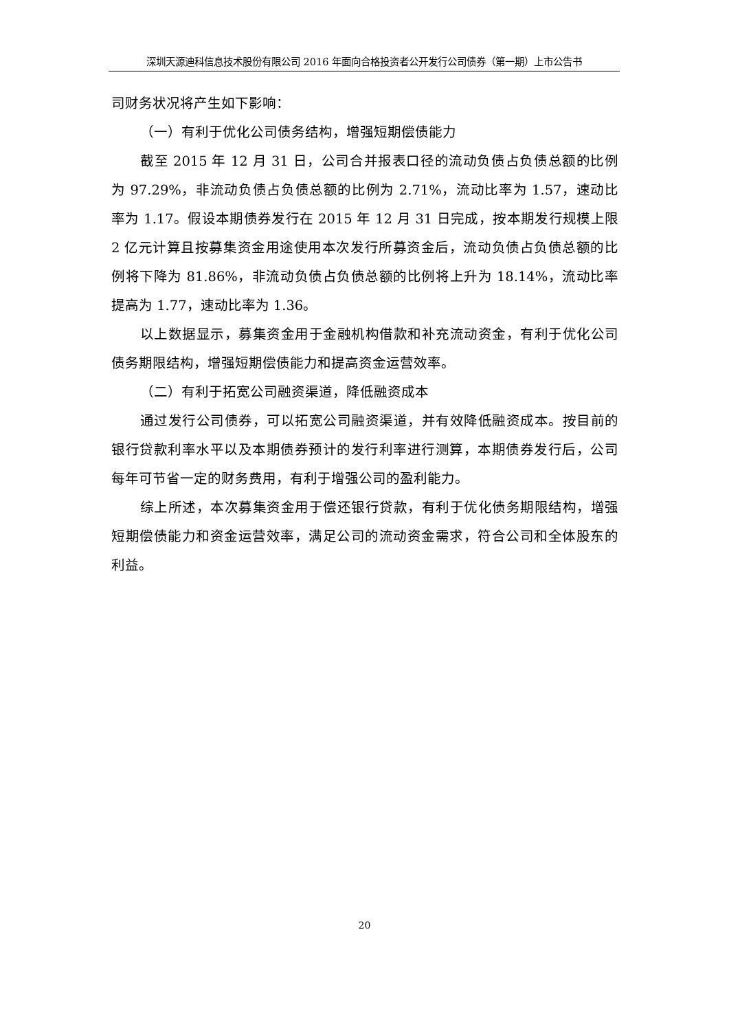深圳天源迪科信息技术股份有限公司 2016 年面向合格投资者公开发行公司债券（第一期）上市公告书
司财务状况将产生如下影响：
（一）有利于优化公司债务结构，增强短期偿债能力
截至 2015 年 12 月 31 日，公司合并报表口径的流动负债占负债总额的比例为 97.29%，非流动负债占负债总额的比例为 2.71%，流动比率为 1.57，速动比率为 1.17。假设本期债券发行在 2015 年 12 月 31 日完成，按本期发行规模上限 2 亿元计算且按募集资金用途使用本次发行所募资金后，流动负债占负债总额的比例将下降为 81.86%，非流动负债占负债总额的比例将上升为 18.14%，流动比率提高为 1.77，速动比率为 1.36。
以上数据显示，募集资金用于金融机构借款和补充流动资金，有利于优化公司债务期限结构，增强短期偿债能力和提高资金运营效率。
（二）有利于拓宽公司融资渠道，降低融资成本
通过发行公司债券，可以拓宽公司融资渠道，并有效降低融资成本。按目前的银行贷款利率水平以及本期债券预计的发行利率进行测算，本期债券发行后，公司每年可节省一定的财务费用，有利于增强公司的盈利能力。
综上所述，本次募集资金用于偿还银行贷款，有利于优化债务期限结构，增强短期偿债能力和资金运营效率，满足公司的流动资金需求，符合公司和全体股东的利益。
20